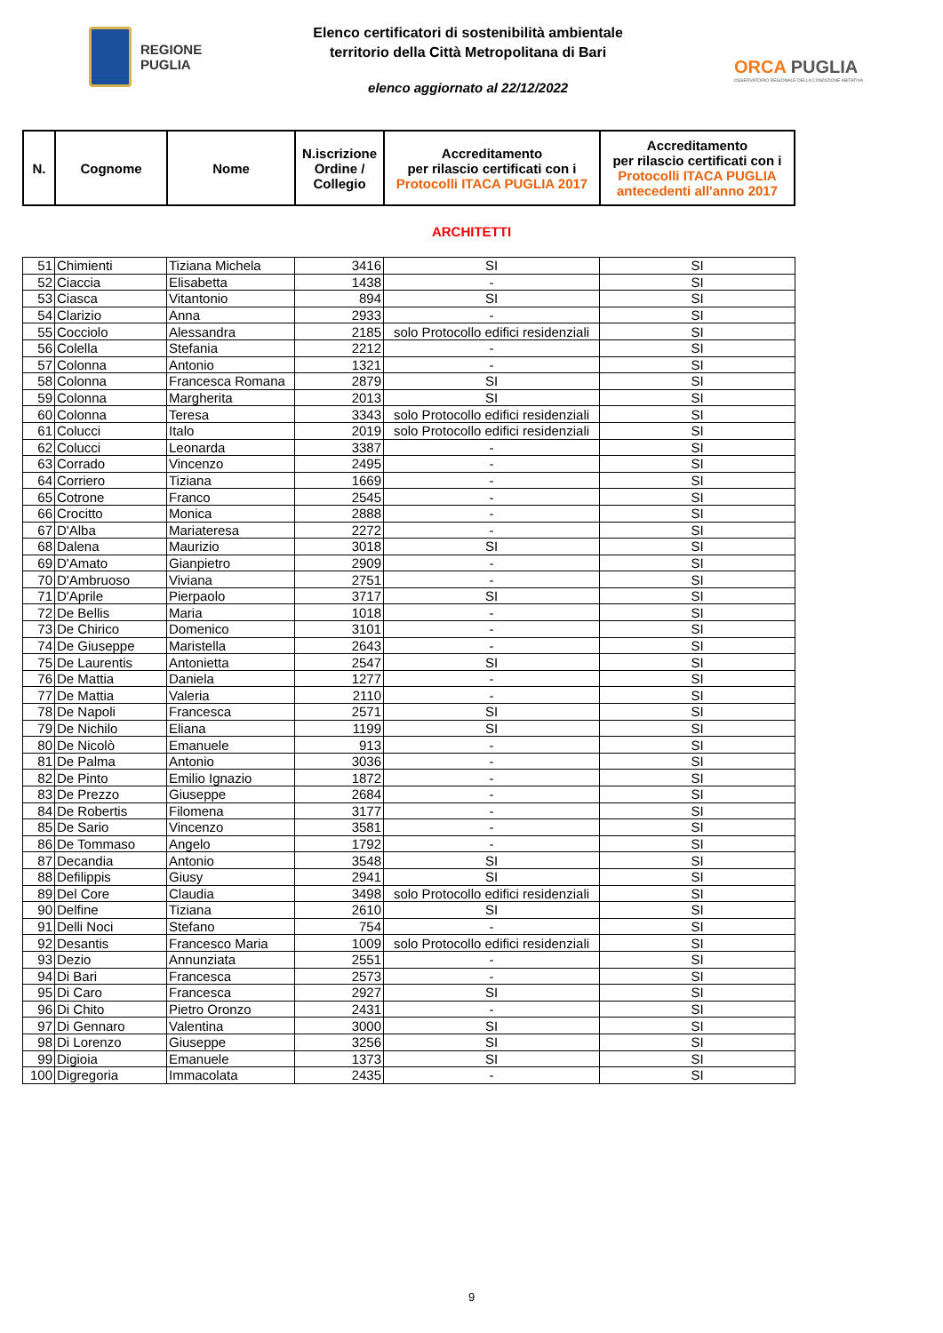REGIONE
PUGLIA
Elenco certificatori di sostenibilità ambientale
territorio della Città Metropolitana di Bari
elenco aggiornato al 22/12/2022
ORCA PUGLIA
OSSERVATORIO REGIONALE DELLA CONDIZIONE ABITATIVA
| N. | Cognome | Nome | N.iscrizione Ordine / Collegio | Accreditamento per rilascio certificati con i Protocolli ITACA PUGLIA 2017 | Accreditamento per rilascio certificati con i Protocolli ITACA PUGLIA antecedenti all'anno 2017 |
| --- | --- | --- | --- | --- | --- |
ARCHITETTI
| 51 | Chimienti | Tiziana Michela | 3416 | SI | SI |
| 52 | Ciaccia | Elisabetta | 1438 | - | SI |
| 53 | Ciasca | Vitantonio | 894 | SI | SI |
| 54 | Clarizio | Anna | 2933 | - | SI |
| 55 | Cocciolo | Alessandra | 2185 | solo Protocollo edifici residenziali | SI |
| 56 | Colella | Stefania | 2212 | - | SI |
| 57 | Colonna | Antonio | 1321 | - | SI |
| 58 | Colonna | Francesca Romana | 2879 | SI | SI |
| 59 | Colonna | Margherita | 2013 | SI | SI |
| 60 | Colonna | Teresa | 3343 | solo Protocollo edifici residenziali | SI |
| 61 | Colucci | Italo | 2019 | solo Protocollo edifici residenziali | SI |
| 62 | Colucci | Leonarda | 3387 | - | SI |
| 63 | Corrado | Vincenzo | 2495 | - | SI |
| 64 | Corriero | Tiziana | 1669 | - | SI |
| 65 | Cotrone | Franco | 2545 | - | SI |
| 66 | Crocitto | Monica | 2888 | - | SI |
| 67 | D'Alba | Mariateresa | 2272 | - | SI |
| 68 | Dalena | Maurizio | 3018 | SI | SI |
| 69 | D'Amato | Gianpietro | 2909 | - | SI |
| 70 | D'Ambruoso | Viviana | 2751 | - | SI |
| 71 | D'Aprile | Pierpaolo | 3717 | SI | SI |
| 72 | De Bellis | Maria | 1018 | - | SI |
| 73 | De Chirico | Domenico | 3101 | - | SI |
| 74 | De Giuseppe | Maristella | 2643 | - | SI |
| 75 | De Laurentis | Antonietta | 2547 | SI | SI |
| 76 | De Mattia | Daniela | 1277 | - | SI |
| 77 | De Mattia | Valeria | 2110 | - | SI |
| 78 | De Napoli | Francesca | 2571 | SI | SI |
| 79 | De Nichilo | Eliana | 1199 | SI | SI |
| 80 | De Nicolò | Emanuele | 913 | - | SI |
| 81 | De Palma | Antonio | 3036 | - | SI |
| 82 | De Pinto | Emilio Ignazio | 1872 | - | SI |
| 83 | De Prezzo | Giuseppe | 2684 | - | SI |
| 84 | De Robertis | Filomena | 3177 | - | SI |
| 85 | De Sario | Vincenzo | 3581 | - | SI |
| 86 | De Tommaso | Angelo | 1792 | - | SI |
| 87 | Decandia | Antonio | 3548 | SI | SI |
| 88 | Defilippis | Giusy | 2941 | SI | SI |
| 89 | Del Core | Claudia | 3498 | solo Protocollo edifici residenziali | SI |
| 90 | Delfine | Tiziana | 2610 | SI | SI |
| 91 | Delli Noci | Stefano | 754 | - | SI |
| 92 | Desantis | Francesco Maria | 1009 | solo Protocollo edifici residenziali | SI |
| 93 | Dezio | Annunziata | 2551 | - | SI |
| 94 | Di Bari | Francesca | 2573 | - | SI |
| 95 | Di Caro | Francesca | 2927 | SI | SI |
| 96 | Di Chito | Pietro Oronzo | 2431 | - | SI |
| 97 | Di Gennaro | Valentina | 3000 | SI | SI |
| 98 | Di Lorenzo | Giuseppe | 3256 | SI | SI |
| 99 | Digioia | Emanuele | 1373 | SI | SI |
| 100 | Digregoria | Immacolata | 2435 | - | SI |
9